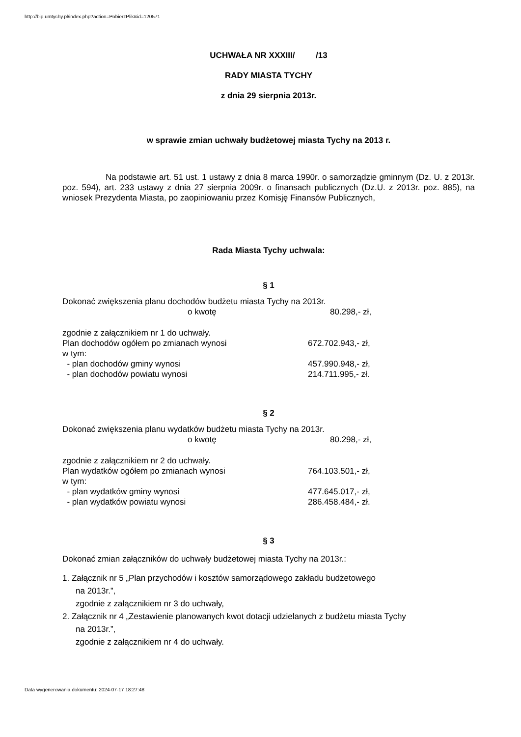http://bip.umtychy.pl/index.php?action=PobierzPlik&id=120571
UCHWAŁA NR XXXIII/ /13
RADY MIASTA TYCHY
z dnia 29 sierpnia 2013r.
w sprawie zmian uchwały budżetowej miasta Tychy na 2013 r.
Na podstawie art. 51 ust. 1 ustawy z dnia 8 marca 1990r. o samorządzie gminnym (Dz. U. z 2013r. poz. 594), art. 233 ustawy z dnia 27 sierpnia 2009r. o finansach publicznych (Dz.U. z 2013r. poz. 885), na wniosek Prezydenta Miasta, po zaopiniowaniu przez Komisję Finansów Publicznych,
Rada Miasta Tychy uchwala:
§ 1
Dokonać zwiększenia planu dochodów budżetu miasta Tychy na 2013r.
o kwotę 80.298,- zł,
zgodnie z załącznikiem nr 1 do uchwały.
Plan dochodów ogółem po zmianach wynosi 672.702.943,- zł,
w tym:
- plan dochodów gminy wynosi 457.990.948,- zł,
- plan dochodów powiatu wynosi 214.711.995,- zł.
§ 2
Dokonać zwiększenia planu wydatków budżetu miasta Tychy na 2013r.
o kwotę 80.298,- zł,
zgodnie z załącznikiem nr 2 do uchwały.
Plan wydatków ogółem po zmianach wynosi 764.103.501,- zł,
w tym:
- plan wydatków gminy wynosi 477.645.017,- zł,
- plan wydatków powiatu wynosi 286.458.484,- zł.
§ 3
Dokonać zmian załączników do uchwały budżetowej miasta Tychy na 2013r.:
1. Załącznik nr 5 „Plan przychodów i kosztów samorządowego zakładu budżetowego
na 2013r.”,
zgodnie z załącznikiem nr 3 do uchwały,
2. Załącznik nr 4 „Zestawienie planowanych kwot dotacji udzielanych z budżetu miasta Tychy
na 2013r.”,
zgodnie z załącznikiem nr 4 do uchwały.
Data wygenerowania dokumentu: 2024-07-17 18:27:48